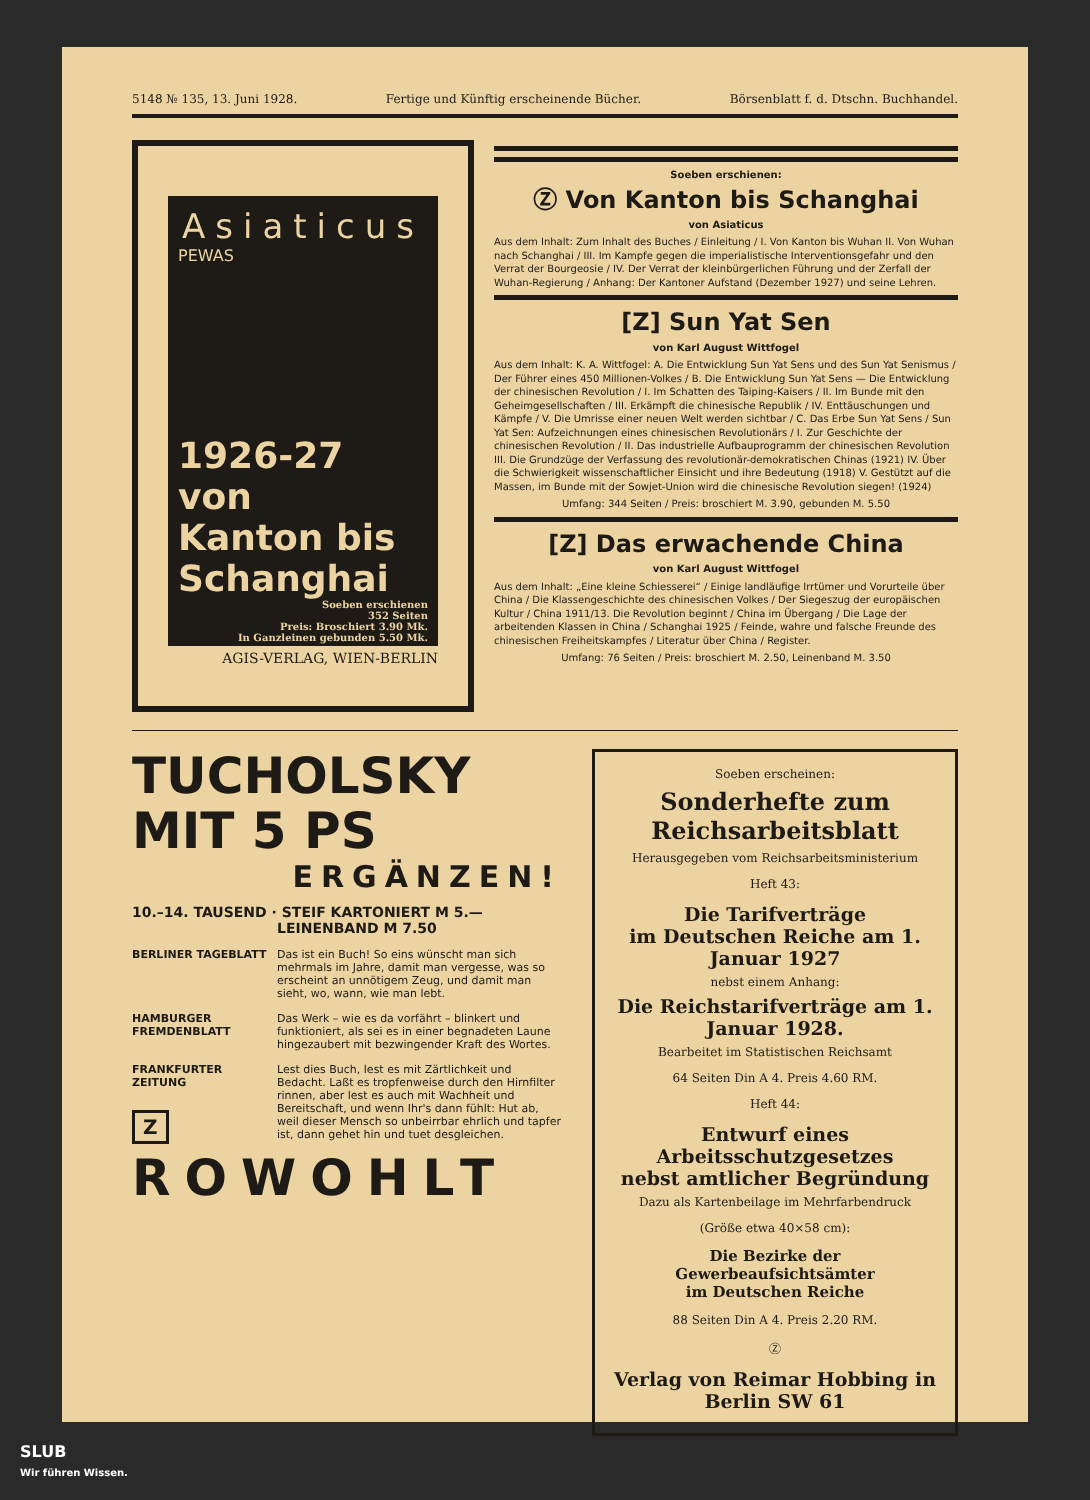5148 № 135, 13. Juni 1928. Fertige und Künftig erscheinende Bücher. Börsenblatt f. d. Dtschn. Buchhandel.
Asiaticus
PEWAS
1926-27 von
Kanton bis Schanghai
Soeben erschienen
352 Seiten
Preis: Broschiert 3.90 Mk.
In Ganzleinen gebunden 5.50 Mk.
AGIS-VERLAG, WIEN-BERLIN
Soeben erschienen:
Ⓩ Von Kanton bis Schanghai
von Asiaticus
Aus dem Inhalt: Zum Inhalt des Buches / Einleitung / I. Von Kanton bis Wuhan II. Von Wuhan nach Schanghai / III. Im Kampfe gegen die imperialistische Interventionsgefahr und den Verrat der Bourgeosie / IV. Der Verrat der kleinbürgerlichen Führung und der Zerfall der Wuhan-Regierung / Anhang: Der Kantoner Aufstand (Dezember 1927) und seine Lehren.
[Z] Sun Yat Sen
von Karl August Wittfogel
Aus dem Inhalt: K. A. Wittfogel: A. Die Entwicklung Sun Yat Sens und des Sun Yat Senismus / Der Führer eines 450 Millionen-Volkes / B. Die Entwicklung Sun Yat Sens — Die Entwicklung der chinesischen Revolution / I. Im Schatten des Taiping-Kaisers / II. Im Bunde mit den Geheimgesellschaften / III. Erkämpft die chinesische Republik / IV. Enttäuschungen und Kämpfe / V. Die Umrisse einer neuen Welt werden sichtbar / C. Das Erbe Sun Yat Sens / Sun Yat Sen: Aufzeichnungen eines chinesischen Revolutionärs / I. Zur Geschichte der chinesischen Revolution / II. Das industrielle Aufbauprogramm der chinesischen Revolution III. Die Grundzüge der Verfassung des revolutionär-demokratischen Chinas (1921) IV. Über die Schwierigkeit wissenschaftlicher Einsicht und ihre Bedeutung (1918) V. Gestützt auf die Massen, im Bunde mit der Sowjet-Union wird die chinesische Revolution siegen! (1924)
Umfang: 344 Seiten / Preis: broschiert M. 3.90, gebunden M. 5.50
[Z] Das erwachende China
von Karl August Wittfogel
Aus dem Inhalt: „Eine kleine Schiesserei“ / Einige landläufige Irrtümer und Vorurteile über China / Die Klassengeschichte des chinesischen Volkes / Der Siegeszug der europäischen Kultur / China 1911/13. Die Revolution beginnt / China im Übergang / Die Lage der arbeitenden Klassen in China / Schanghai 1925 / Feinde, wahre und falsche Freunde des chinesischen Freiheitskampfes / Literatur über China / Register.
Umfang: 76 Seiten / Preis: broschiert M. 2.50, Leinenband M. 3.50
TUCHOLSKY
MIT 5 PS
ERGÄNZEN!
10.–14. TAUSEND · STEIF KARTONIERT M 5.—
LEINENBAND M 7.50
BERLINER TAGEBLATT Das ist ein Buch! So eins wünscht man sich mehrmals im Jahre, damit man vergesse, was so erscheint an unnötigem Zeug, und damit man sieht, wo, wann, wie man lebt.
HAMBURGER FREMDENBLATT Das Werk – wie es da vorfährt – blinkert und funktioniert, als sei es in einer begnadeten Laune hingezaubert mit bezwingender Kraft des Wortes.
FRANKFURTER ZEITUNG
Z Lest dies Buch, lest es mit Zärtlichkeit und Bedacht. Laßt es tropfenweise durch den Hirnfilter rinnen, aber lest es auch mit Wachheit und Bereitschaft, und wenn Ihr's dann fühlt: Hut ab, weil dieser Mensch so unbeirrbar ehrlich und tapfer ist, dann gehet hin und tuet desgleichen.
ROWOHLT
Soeben erscheinen:
Sonderhefte zum Reichsarbeitsblatt
Herausgegeben vom Reichsarbeitsministerium
Heft 43:
Die Tarifverträge
im Deutschen Reiche am 1. Januar 1927
nebst einem Anhang:
Die Reichstarifverträge am 1. Januar 1928.
Bearbeitet im Statistischen Reichsamt
64 Seiten Din A 4. Preis 4.60 RM.
Heft 44:
Entwurf eines Arbeitsschutzgesetzes
nebst amtlicher Begründung
Dazu als Kartenbeilage im Mehrfarbendruck
(Größe etwa 40×58 cm):
Die Bezirke der Gewerbeaufsichtsämter
im Deutschen Reiche
88 Seiten Din A 4. Preis 2.20 RM.
Ⓩ
Verlag von Reimar Hobbing in Berlin SW 61
SLUB
Wir führen Wissen.